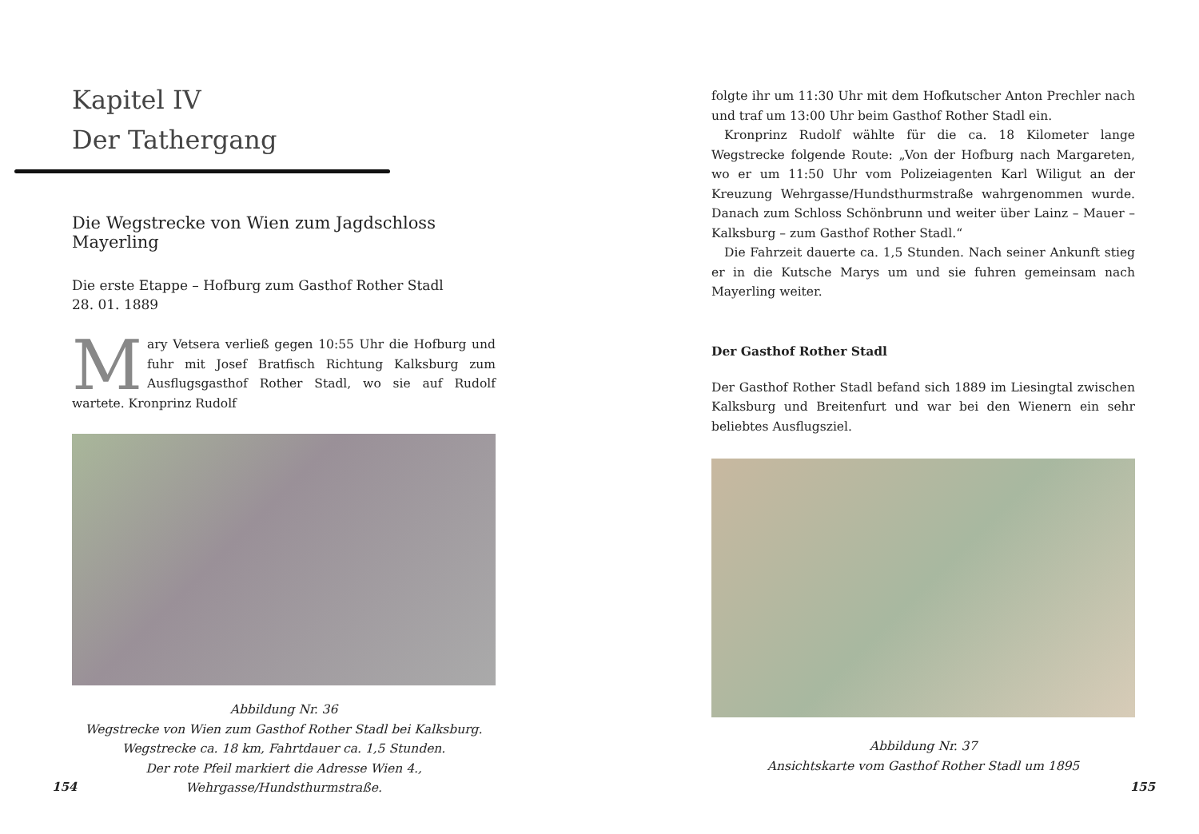Kapitel IV
Der Tathergang
Die Wegstrecke von Wien zum Jagdschloss Mayerling
Die erste Etappe – Hofburg zum Gasthof Rother Stadl
28. 01. 1889
Mary Vetsera verließ gegen 10:55 Uhr die Hofburg und fuhr mit Josef Bratfisch Richtung Kalksburg zum Ausflugsgasthof Rother Stadl, wo sie auf Rudolf wartete. Kronprinz Rudolf
Abbildung Nr. 36
Wegstrecke von Wien zum Gasthof Rother Stadl bei Kalksburg.
Wegstrecke ca. 18 km, Fahrtdauer ca. 1,5 Stunden.
Der rote Pfeil markiert die Adresse Wien 4., Wehrgasse/Hundsthurmstraße.
154
folgte ihr um 11:30 Uhr mit dem Hofkutscher Anton Prechler nach und traf um 13:00 Uhr beim Gasthof Rother Stadl ein.
Kronprinz Rudolf wählte für die ca. 18 Kilometer lange Wegstrecke folgende Route: „Von der Hofburg nach Margareten, wo er um 11:50 Uhr vom Polizeiagenten Karl Wiligut an der Kreuzung Wehrgasse/Hundsthurmstraße wahrgenommen wurde. Danach zum Schloss Schönbrunn und weiter über Lainz – Mauer – Kalksburg – zum Gasthof Rother Stadl.“
Die Fahrzeit dauerte ca. 1,5 Stunden. Nach seiner Ankunft stieg er in die Kutsche Marys um und sie fuhren gemeinsam nach Mayerling weiter.
Der Gasthof Rother Stadl
Der Gasthof Rother Stadl befand sich 1889 im Liesingtal zwischen Kalksburg und Breitenfurt und war bei den Wienern ein sehr beliebtes Ausflugsziel.
Abbildung Nr. 37
Ansichtskarte vom Gasthof Rother Stadl um 1895
155